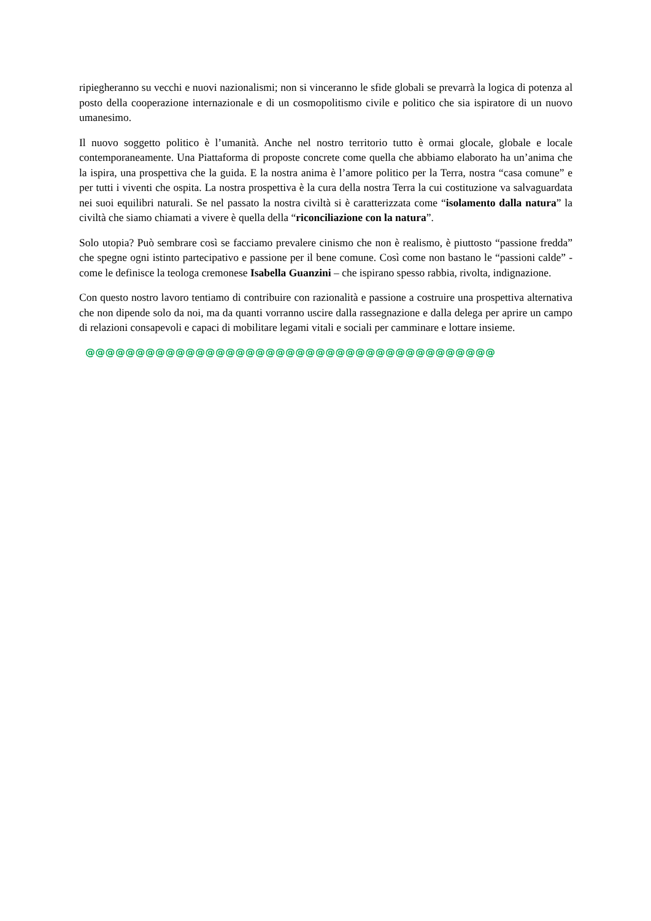ripiegheranno su vecchi e nuovi nazionalismi; non si vinceranno le sfide globali se prevarrà la logica di potenza al posto della cooperazione internazionale e di un cosmopolitismo civile e politico che sia ispiratore di un nuovo umanesimo.
Il nuovo soggetto politico è l’umanità. Anche nel nostro territorio tutto è ormai glocale, globale e locale contemporaneamente. Una Piattaforma di proposte concrete come quella che abbiamo elaborato ha un’anima che la ispira, una prospettiva che la guida. E la nostra anima è l’amore politico per la Terra, nostra “casa comune” e per tutti i viventi che ospita. La nostra prospettiva è la cura della nostra Terra la cui costituzione va salvaguardata nei suoi equilibri naturali. Se nel passato la nostra civiltà si è caratterizzata come “isolamento dalla natura” la civiltà che siamo chiamati a vivere è quella della “riconciliazione con la natura”.
Solo utopia? Può sembrare così se facciamo prevalere cinismo che non è realismo, è piuttosto “passione fredda” che spegne ogni istinto partecipativo e passione per il bene comune. Così come non bastano le “passioni calde” - come le definisce la teologa cremonese Isabella Guanzini – che ispirano spesso rabbia, rivolta, indignazione.
Con questo nostro lavoro tentiamo di contribuire con razionalità e passione a costruire una prospettiva alternativa che non dipende solo da noi, ma da quanti vorranno uscire dalla rassegnazione e dalla delega per aprire un campo di relazioni consapevoli e capaci di mobilitare legami vitali e sociali per camminare e lottare insieme.
@@@@@@@@@@@@@@@@@@@@@@@@@@@@@@@@@@@@@@@@@